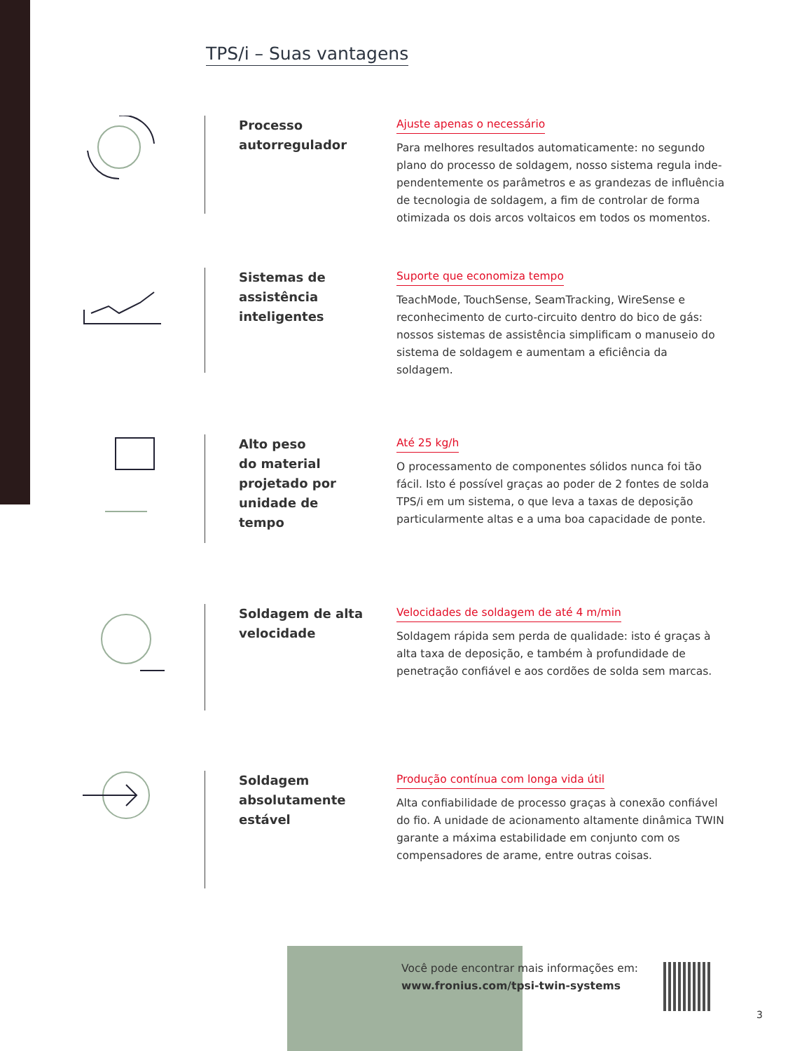TPS/i – Suas vantagens
Processo
autorregulador
Ajuste apenas o necessário
Para melhores resultados automaticamente: no segundo plano do processo de soldagem, nosso sistema regula inde­pendentemente os parâmetros e as grandezas de influên­cia de tecnologia de soldagem, a fim de controlar de forma otimizada os dois arcos voltaicos em todos os momentos.
Sistemas de
assistência
inteligentes
Suporte que economiza tempo
TeachMode, TouchSense, SeamTracking, WireSense e reconhecimento de curto-circuito dentro do bico de gás: nossos sistemas de assistência simplificam o manuseio do sistema de soldagem e aumentam a eficiência da soldagem.
Alto peso
do material
projetado por
unidade de
tempo
Até 25 kg/h
O processamento de componentes sólidos nunca foi tão fácil. Isto é possível graças ao poder de 2 fontes de solda TPS/i em um sistema, o que leva a taxas de deposição particularmente altas e a uma boa capacidade de ponte.
Soldagem de alta
velocidade
Velocidades de soldagem de até 4 m/min
Soldagem rápida sem perda de qualidade: isto é graças à alta taxa de deposição, e também à profundidade de penetração confiável e aos cordões de solda sem marcas.
Soldagem
absolutamente
estável
Produção contínua com longa vida útil
Alta confiabilidade de processo graças à conexão confiável do fio. A unidade de acionamento altamente dinâmica TWIN garante a máxima estabilidade em conjunto com os compensadores de arame, entre outras coisas.
Você pode encontrar mais informações em:
www.fronius.com/tpsi-twin-systems
3